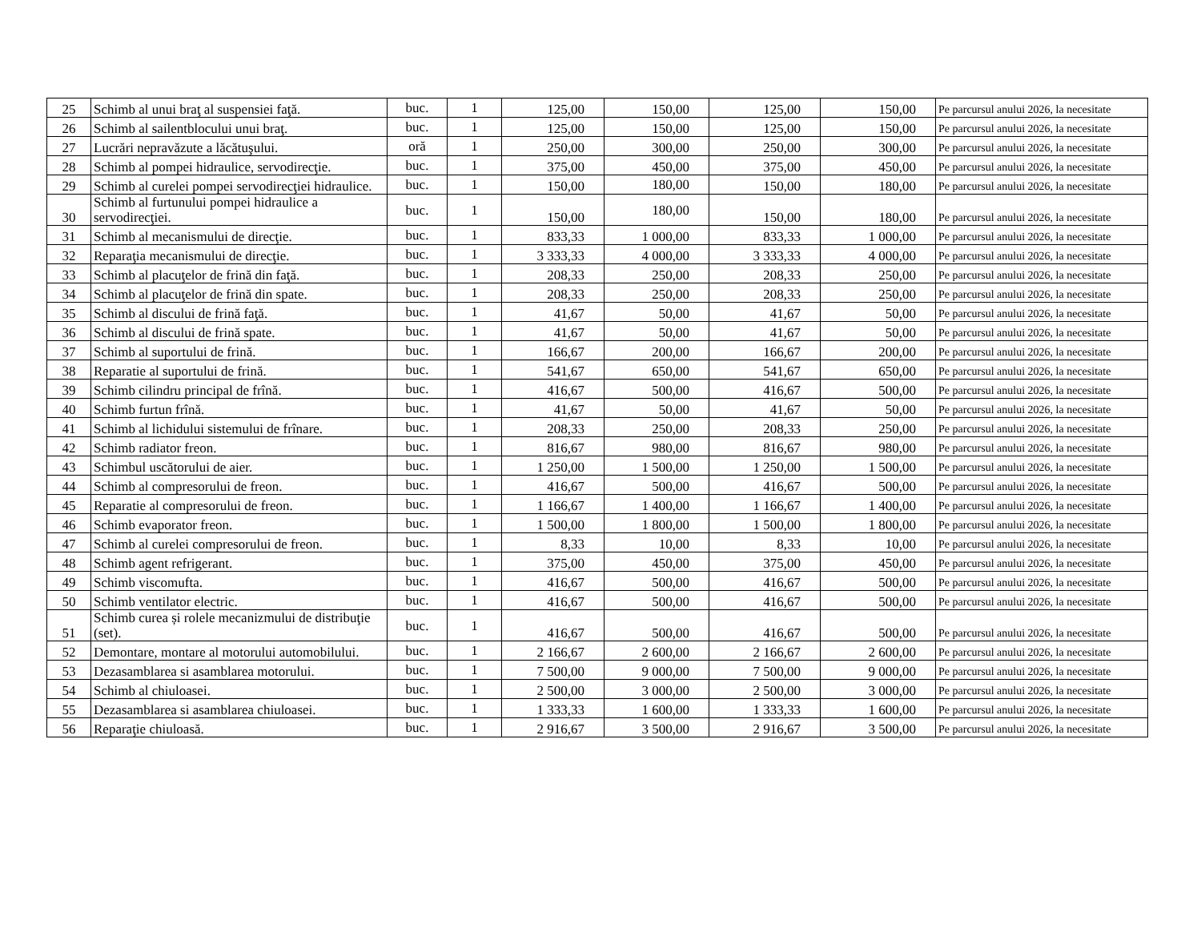| 25 | Schimb al unui braţ al suspensiei faţă. | buc. | 1 | 125,00 | 150,00 | 125,00 | 150,00 | Pe parcursul anului 2026, la necesitate |
| 26 | Schimb al sailentblocului unui braţ. | buc. | 1 | 125,00 | 150,00 | 125,00 | 150,00 | Pe parcursul anului 2026, la necesitate |
| 27 | Lucrări nepravăzute a lăcătuşului. | oră | 1 | 250,00 | 300,00 | 250,00 | 300,00 | Pe parcursul anului 2026, la necesitate |
| 28 | Schimb al pompei hidraulice, servodirecţie. | buc. | 1 | 375,00 | 450,00 | 375,00 | 450,00 | Pe parcursul anului 2026, la necesitate |
| 29 | Schimb al curelei pompei servodirecţiei hidraulice. | buc. | 1 | 150,00 | 180,00 | 150,00 | 180,00 | Pe parcursul anului 2026, la necesitate |
| 30 | Schimb al furtunului pompei hidraulice a servodirecţiei. | buc. | 1 | 150,00 | 180,00 | 150,00 | 180,00 | Pe parcursul anului 2026, la necesitate |
| 31 | Schimb al mecanismului de direcţie. | buc. | 1 | 833,33 | 1 000,00 | 833,33 | 1 000,00 | Pe parcursul anului 2026, la necesitate |
| 32 | Reparaţia mecanismului de direcţie. | buc. | 1 | 3 333,33 | 4 000,00 | 3 333,33 | 4 000,00 | Pe parcursul anului 2026, la necesitate |
| 33 | Schimb al placuţelor de frină din faţă. | buc. | 1 | 208,33 | 250,00 | 208,33 | 250,00 | Pe parcursul anului 2026, la necesitate |
| 34 | Schimb al placuţelor de frină din spate. | buc. | 1 | 208,33 | 250,00 | 208,33 | 250,00 | Pe parcursul anului 2026, la necesitate |
| 35 | Schimb al discului de frină faţă. | buc. | 1 | 41,67 | 50,00 | 41,67 | 50,00 | Pe parcursul anului 2026, la necesitate |
| 36 | Schimb al discului de frină spate. | buc. | 1 | 41,67 | 50,00 | 41,67 | 50,00 | Pe parcursul anului 2026, la necesitate |
| 37 | Schimb al suportului de frină. | buc. | 1 | 166,67 | 200,00 | 166,67 | 200,00 | Pe parcursul anului 2026, la necesitate |
| 38 | Reparatie al suportului de frină. | buc. | 1 | 541,67 | 650,00 | 541,67 | 650,00 | Pe parcursul anului 2026, la necesitate |
| 39 | Schimb cilindru principal de frînă. | buc. | 1 | 416,67 | 500,00 | 416,67 | 500,00 | Pe parcursul anului 2026, la necesitate |
| 40 | Schimb furtun frînă. | buc. | 1 | 41,67 | 50,00 | 41,67 | 50,00 | Pe parcursul anului 2026, la necesitate |
| 41 | Schimb al lichidului sistemului de frînare. | buc. | 1 | 208,33 | 250,00 | 208,33 | 250,00 | Pe parcursul anului 2026, la necesitate |
| 42 | Schimb radiator freon. | buc. | 1 | 816,67 | 980,00 | 816,67 | 980,00 | Pe parcursul anului 2026, la necesitate |
| 43 | Schimbul uscătorului de aier. | buc. | 1 | 1 250,00 | 1 500,00 | 1 250,00 | 1 500,00 | Pe parcursul anului 2026, la necesitate |
| 44 | Schimb al compresorului de freon. | buc. | 1 | 416,67 | 500,00 | 416,67 | 500,00 | Pe parcursul anului 2026, la necesitate |
| 45 | Reparatie al compresorului de freon. | buc. | 1 | 1 166,67 | 1 400,00 | 1 166,67 | 1 400,00 | Pe parcursul anului 2026, la necesitate |
| 46 | Schimb evaporator freon. | buc. | 1 | 1 500,00 | 1 800,00 | 1 500,00 | 1 800,00 | Pe parcursul anului 2026, la necesitate |
| 47 | Schimb al curelei compresorului de freon. | buc. | 1 | 8,33 | 10,00 | 8,33 | 10,00 | Pe parcursul anului 2026, la necesitate |
| 48 | Schimb agent refrigerant. | buc. | 1 | 375,00 | 450,00 | 375,00 | 450,00 | Pe parcursul anului 2026, la necesitate |
| 49 | Schimb viscomufta. | buc. | 1 | 416,67 | 500,00 | 416,67 | 500,00 | Pe parcursul anului 2026, la necesitate |
| 50 | Schimb ventilator electric. | buc. | 1 | 416,67 | 500,00 | 416,67 | 500,00 | Pe parcursul anului 2026, la necesitate |
| 51 | Schimb curea și rolele mecanizmului de distribuţie (set). | buc. | 1 | 416,67 | 500,00 | 416,67 | 500,00 | Pe parcursul anului 2026, la necesitate |
| 52 | Demontare, montare al motorului automobilului. | buc. | 1 | 2 166,67 | 2 600,00 | 2 166,67 | 2 600,00 | Pe parcursul anului 2026, la necesitate |
| 53 | Dezasamblarea si asamblarea motorului. | buc. | 1 | 7 500,00 | 9 000,00 | 7 500,00 | 9 000,00 | Pe parcursul anului 2026, la necesitate |
| 54 | Schimb al chiuloasei. | buc. | 1 | 2 500,00 | 3 000,00 | 2 500,00 | 3 000,00 | Pe parcursul anului 2026, la necesitate |
| 55 | Dezasamblarea si asamblarea chiuloasei. | buc. | 1 | 1 333,33 | 1 600,00 | 1 333,33 | 1 600,00 | Pe parcursul anului 2026, la necesitate |
| 56 | Reparaţie chiuloasă. | buc. | 1 | 2 916,67 | 3 500,00 | 2 916,67 | 3 500,00 | Pe parcursul anului 2026, la necesitate |